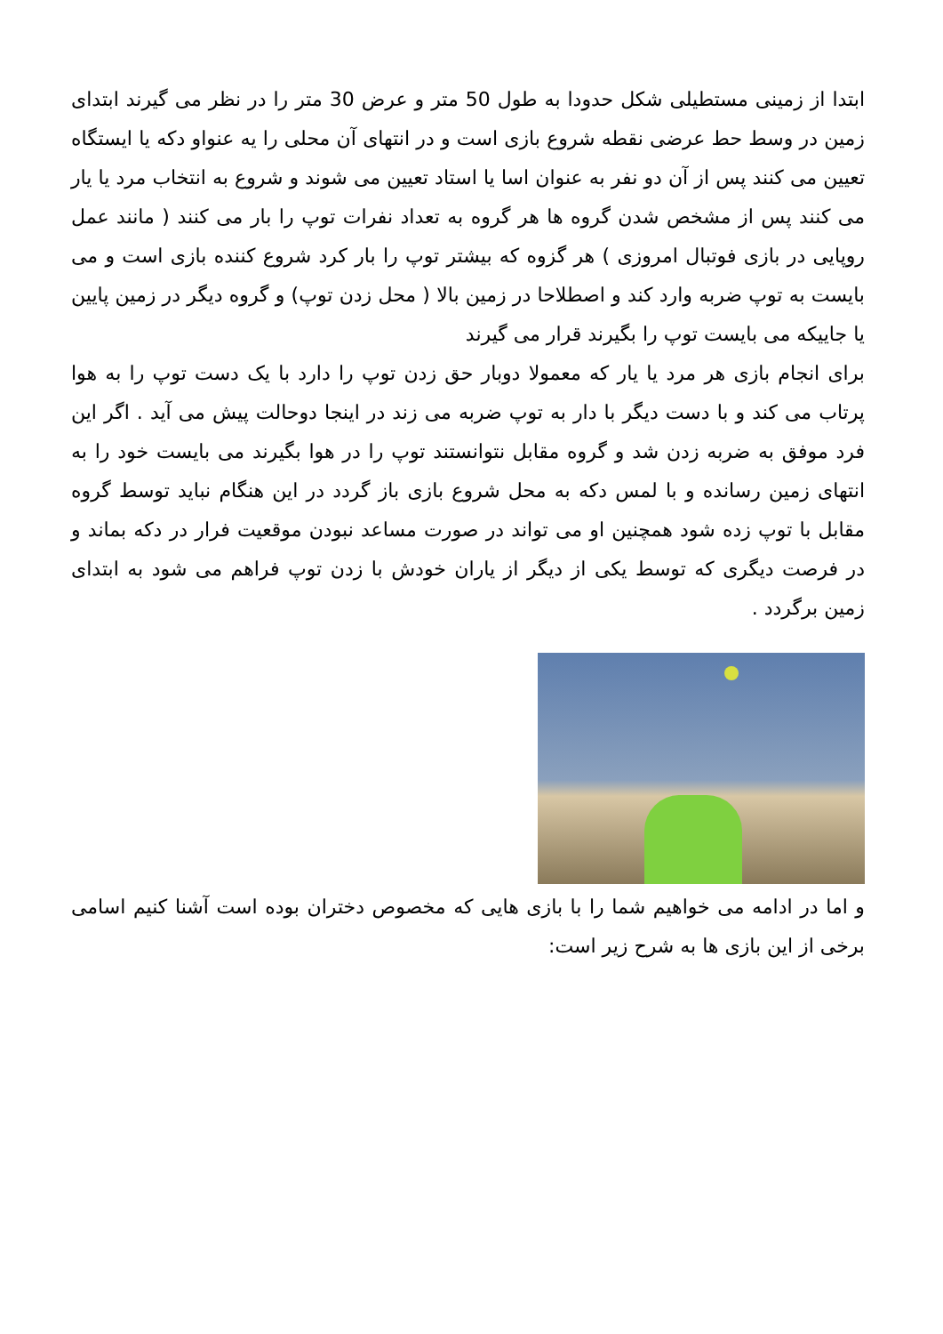ابتدا از زمینی مستطیلی شکل حدودا به طول 50 متر و عرض 30 متر را در نظر می گیرند ابتدای زمین در وسط حط عرضی نقطه شروع بازی است و در انتهای آن محلی را یه عنواو دکه یا ایستگاه تعیین می کنند پس از آن دو نفر به عنوان اسا یا استاد تعیین می شوند و شروع به انتخاب مرد یا یار می کنند پس از مشخص شدن گروه ها هر گروه به تعداد نفرات توپ را بار می کنند ( مانند عمل روپایی در بازی فوتبال امروزی ) هر گزوه که بیشتر توپ را بار کرد شروع کننده بازی است و می بایست به توپ ضربه وارد کند و اصطلاحا در زمین بالا ( محل زدن توپ) و گروه دیگر در زمین پایین یا جاییکه می بایست توپ را بگیرند قرار می گیرند
برای انجام بازی هر مرد یا یار که معمولا دوبار حق زدن توپ را دارد با یک دست توپ را به هوا پرتاب می کند و با دست دیگر با دار به توپ ضربه می زند در اینجا دوحالت پیش می آید . اگر این فرد موفق به ضربه زدن شد و گروه مقابل نتوانستند توپ را در هوا بگیرند می بایست خود را به انتهای زمین رسانده و با لمس دکه به محل شروع بازی باز گردد در این هنگام نباید توسط گروه مقابل با توپ زده شود همچنین او می تواند در صورت مساعد نبودن موقعیت فرار در دکه بماند و در فرصت دیگری که توسط یکی از دیگر از یاران خودش با زدن توپ فراهم می شود به ابتدای زمین برگردد .
و اما در ادامه می خواهیم شما را با بازی هایی که مخصوص دختران بوده است آشنا کنیم اسامی برخی از این بازی ها به شرح زیر است: